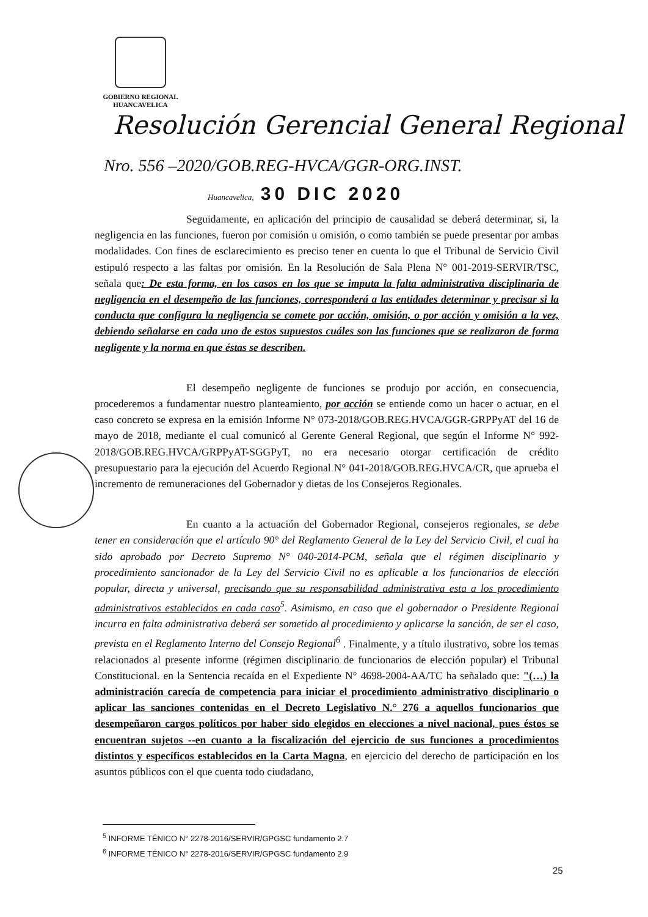GOBIERNO REGIONAL
HUANCAVELICA
Resolución Gerencial General Regional
Nro. 556 –2020/GOB.REG-HVCA/GGR-ORG.INST.
Huancavelica, 30 DIC 2020
Seguidamente, en aplicación del principio de causalidad se deberá determinar, si, la negligencia en las funciones, fueron por comisión u omisión, o como también se puede presentar por ambas modalidades. Con fines de esclarecimiento es preciso tener en cuenta lo que el Tribunal de Servicio Civil estipuló respecto a las faltas por omisión. En la Resolución de Sala Plena N° 001-2019-SERVIR/TSC, señala que: De esta forma, en los casos en los que se imputa la falta administrativa disciplinaria de negligencia en el desempeño de las funciones, corresponderá a las entidades determinar y precisar si la conducta que configura la negligencia se comete por acción, omisión, o por acción y omisión a la vez, debiendo señalarse en cada uno de estos supuestos cuáles son las funciones que se realizaron de forma negligente y la norma en que éstas se describen.
El desempeño negligente de funciones se produjo por acción, en consecuencia, procederemos a fundamentar nuestro planteamiento, por acción se entiende como un hacer o actuar, en el caso concreto se expresa en la emisión Informe N° 073-2018/GOB.REG.HVCA/GGR-GRPPyAT del 16 de mayo de 2018, mediante el cual comunicó al Gerente General Regional, que según el Informe N° 992-2018/GOB.REG.HVCA/GRPPyAT-SGGPyT, no era necesario otorgar certificación de crédito presupuestario para la ejecución del Acuerdo Regional N° 041-2018/GOB.REG.HVCA/CR, que aprueba el incremento de remuneraciones del Gobernador y dietas de los Consejeros Regionales.
En cuanto a la actuación del Gobernador Regional, consejeros regionales, se debe tener en consideración que el artículo 90° del Reglamento General de la Ley del Servicio Civil, el cual ha sido aprobado por Decreto Supremo N° 040-2014-PCM, señala que el régimen disciplinario y procedimiento sancionador de la Ley del Servicio Civil no es aplicable a los funcionarios de elección popular, directa y universal, precisando que su responsabilidad administrativa esta a los procedimiento administrativos establecidos en cada caso<sup>5</sup>. Asimismo, en caso que el gobernador o Presidente Regional incurra en falta administrativa deberá ser sometido al procedimiento y aplicarse la sanción, de ser el caso, prevista en el Reglamento Interno del Consejo Regional<sup>6</sup> . Finalmente, y a título ilustrativo, sobre los temas relacionados al presente informe (régimen disciplinario de funcionarios de elección popular) el Tribunal Constitucional. en la Sentencia recaída en el Expediente N° 4698-2004-AA/TC ha señalado que: "(…) la administración carecía de competencia para iniciar el procedimiento administrativo disciplinario o aplicar las sanciones contenidas en el Decreto Legislativo N.° 276 a aquellos funcionarios que desempeñaron cargos políticos por haber sido elegidos en elecciones a nivel nacional, pues éstos se encuentran sujetos --en cuanto a la fiscalización del ejercicio de sus funciones a procedimientos distintos y específicos establecidos en la Carta Magna, en ejercicio del derecho de participación en los asuntos públicos con el que cuenta todo ciudadano,
<sup>5</sup> INFORME TÉNICO N° 2278-2016/SERVIR/GPGSC fundamento 2.7
<sup>6</sup> INFORME TÉNICO N° 2278-2016/SERVIR/GPGSC fundamento 2.9
25